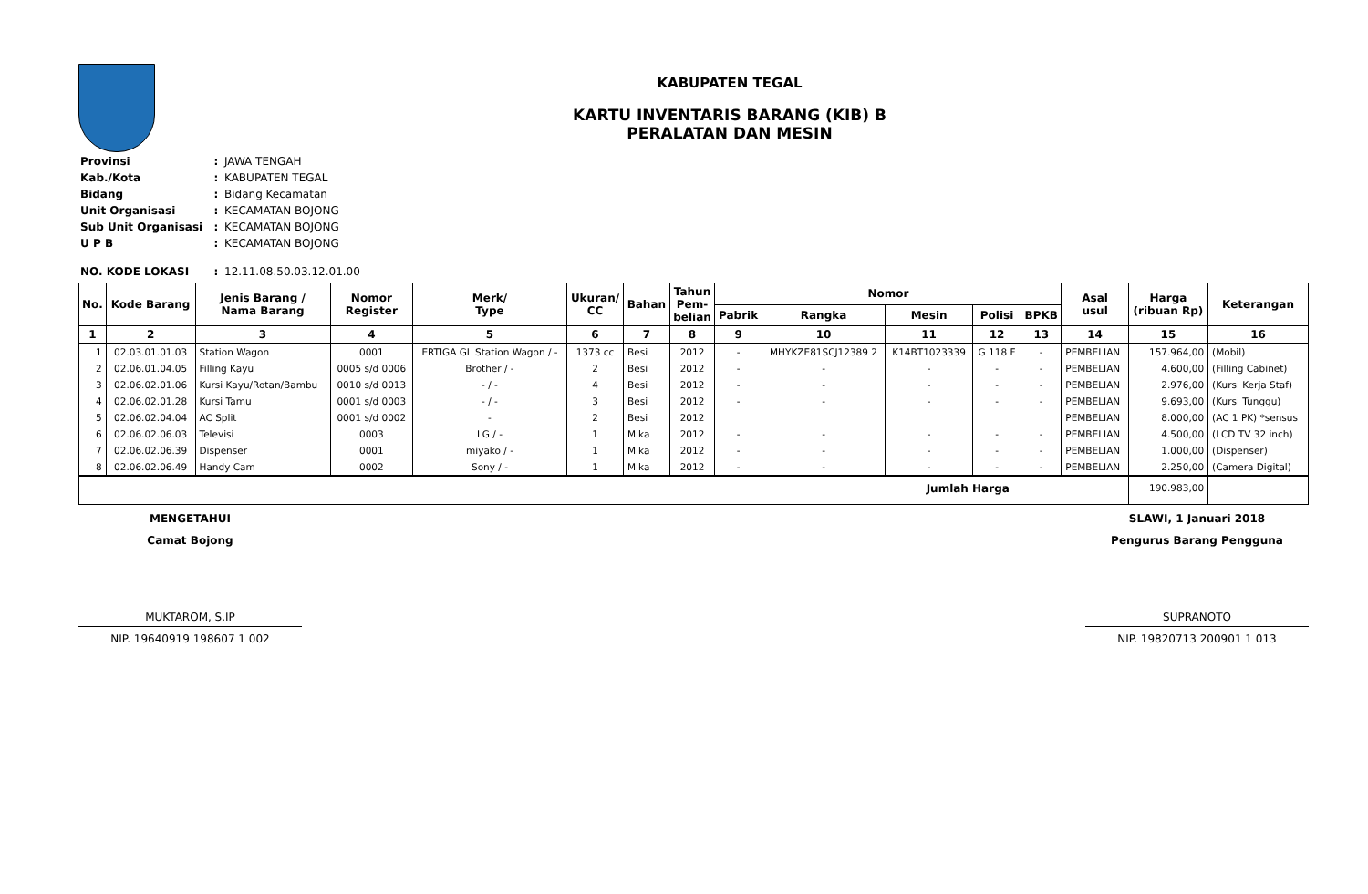KABUPATEN TEGAL
KARTU INVENTARIS BARANG (KIB) B
PERALATAN DAN MESIN
| Provinsi | : | JAWA TENGAH |
| Kab./Kota | : | KABUPATEN TEGAL |
| Bidang | : | Bidang Kecamatan |
| Unit Organisasi | : | KECAMATAN BOJONG |
| Sub Unit Organisasi | : | KECAMATAN BOJONG |
| U P B | : | KECAMATAN BOJONG |
| NO. KODE LOKASI | : | 12.11.08.50.03.12.01.00 |
| No. | Kode Barang | Jenis Barang / Nama Barang | Nomor Register | Merk/ Type | Ukuran/ CC | Bahan | Tahun Pem- belian | Nomor | | | | | Asal usul | Harga (ribuan Rp) | Keterangan |
| --- | --- | --- | --- | --- | --- | --- | --- | --- | --- | --- | --- | --- | --- | --- | --- |
| | | | | | | | | Pabrik | Rangka | Mesin | Polisi | BPKB | | | |
| 1 | 2 | 3 | 4 | 5 | 6 | 7 | 8 | 9 | 10 | 11 | 12 | 13 | 14 | 15 | 16 |
| 1 | 02.03.01.01.03 | Station Wagon | 0001 | ERTIGA GL Station Wagon / - | 1373 cc | Besi | 2012 | - | MHYKZE81SCJ12389 2 | K14BT1023339 | G 118 F | - | PEMBELIAN | 157.964,00 | (Mobil) |
| 2 | 02.06.01.04.05 | Filling Kayu | 0005 s/d 0006 | Brother / - | 2 | Besi | 2012 | - | - | - | - | - | PEMBELIAN | 4.600,00 | (Filling Cabinet) |
| 3 | 02.06.02.01.06 | Kursi Kayu/Rotan/Bambu | 0010 s/d 0013 | - / - | 4 | Besi | 2012 | - | - | - | - | - | PEMBELIAN | 2.976,00 | (Kursi Kerja Staf) |
| 4 | 02.06.02.01.28 | Kursi Tamu | 0001 s/d 0003 | - / - | 3 | Besi | 2012 | - | - | - | - | - | PEMBELIAN | 9.693,00 | (Kursi Tunggu) |
| 5 | 02.06.02.04.04 | AC Split | 0001 s/d 0002 | - | 2 | Besi | 2012 | | | | | | PEMBELIAN | 8.000,00 | (AC 1 PK) *sensus |
| 6 | 02.06.02.06.03 | Televisi | 0003 | LG / - | 1 | Mika | 2012 | - | - | - | - | - | PEMBELIAN | 4.500,00 | (LCD TV 32 inch) |
| 7 | 02.06.02.06.39 | Dispenser | 0001 | miyako / - | 1 | Mika | 2012 | - | - | - | - | - | PEMBELIAN | 1.000,00 | (Dispenser) |
| 8 | 02.06.02.06.49 | Handy Cam | 0002 | Sony / - | 1 | Mika | 2012 | - | - | - | - | - | PEMBELIAN | 2.250,00 | (Camera Digital) |
| Jumlah Harga | | | | | | | | | | | | | | 190.983,00 | |
MENGETAHUI
Camat Bojong
MUKTAROM, S.IP
NIP. 19640919 198607 1 002
SLAWI, 1 Januari 2018
Pengurus Barang Pengguna
SUPRANOTO
NIP. 19820713 200901 1 013